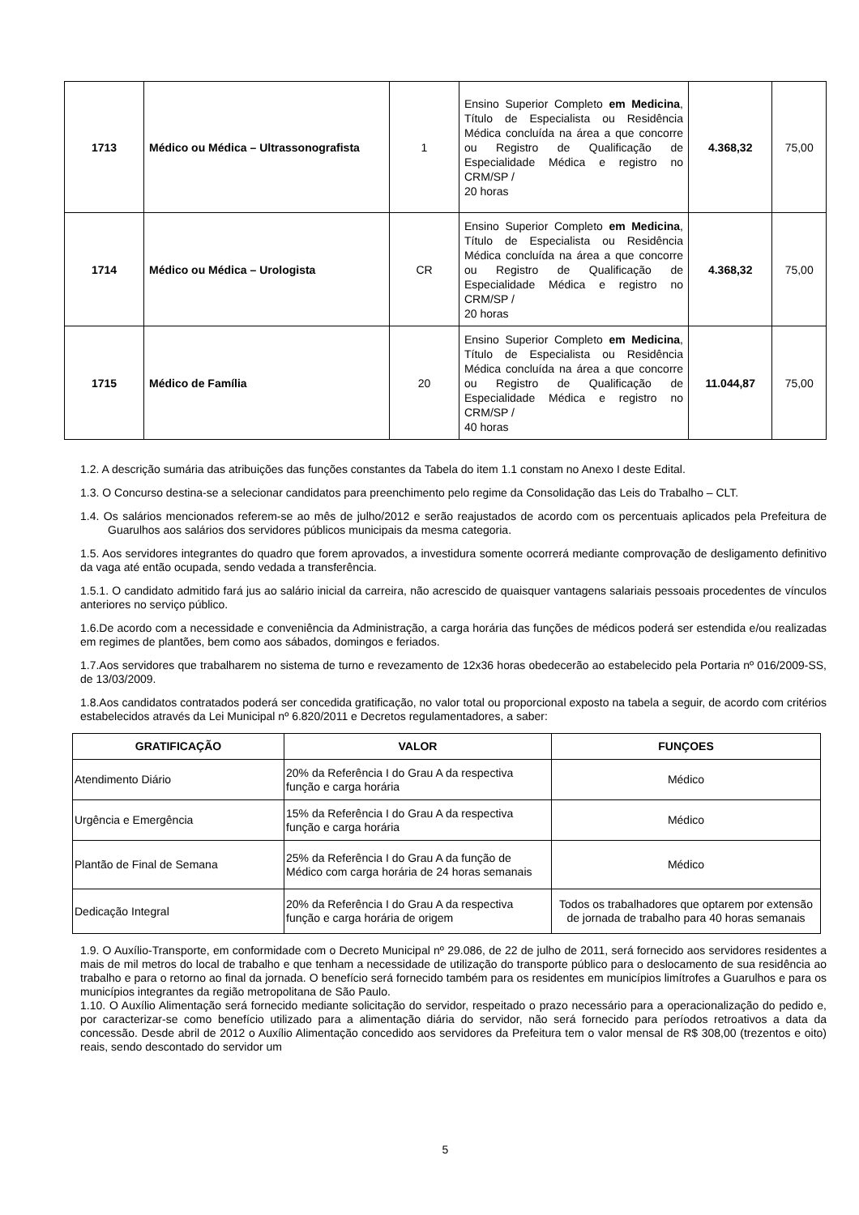| 1713 | Médico ou Médica – Ultrassonografista | 1 | Ensino Superior Completo em Medicina , Título de Especialista ou Residência Médica concluída na área a que concorre ou Registro de Qualificação de Especialidade Médica e registro no CRM/SP / 20 horas | 4.368,32 | 75,00 |
| 1714 | Médico ou Médica – Urologista | CR | Ensino Superior Completo em Medicina , Título de Especialista ou Residência Médica concluída na área a que concorre ou Registro de Qualificação de Especialidade Médica e registro no CRM/SP / 20 horas | 4.368,32 | 75,00 |
| 1715 | Médico de Família | 20 | Ensino Superior Completo em Medicina , Título de Especialista ou Residência Médica concluída na área a que concorre ou Registro de Qualificação de Especialidade Médica e registro no CRM/SP / 40 horas | 11.044,87 | 75,00 |
1.2. A descrição sumária das atribuições das funções constantes da Tabela do item 1.1 constam no Anexo I deste Edital.
1.3. O Concurso destina-se a selecionar candidatos para preenchimento pelo regime da Consolidação das Leis do Trabalho – CLT.
1.4. Os salários mencionados referem-se ao mês de julho/2012 e serão reajustados de acordo com os percentuais aplicados pela Prefeitura de Guarulhos aos salários dos servidores públicos municipais da mesma categoria.
1.5. Aos servidores integrantes do quadro que forem aprovados, a investidura somente ocorrerá mediante comprovação de desligamento definitivo da vaga até então ocupada, sendo vedada a transferência.
1.5.1. O candidato admitido fará jus ao salário inicial da carreira, não acrescido de quaisquer vantagens salariais pessoais procedentes de vínculos anteriores no serviço público.
1.6.De acordo com a necessidade e conveniência da Administração, a carga horária das funções de médicos poderá ser estendida e/ou realizadas em regimes de plantões, bem como aos sábados, domingos e feriados.
1.7.Aos servidores que trabalharem no sistema de turno e revezamento de 12x36 horas obedecerão ao estabelecido pela Portaria nº 016/2009-SS, de 13/03/2009.
1.8.Aos candidatos contratados poderá ser concedida gratificação, no valor total ou proporcional exposto na tabela a seguir, de acordo com critérios estabelecidos através da Lei Municipal nº 6.820/2011 e Decretos regulamentadores, a saber:
| GRATIFICAÇÃO | VALOR | FUNÇOES |
| --- | --- | --- |
| Atendimento Diário | 20% da Referência I do Grau A da respectiva função e carga horária | Médico |
| Urgência e Emergência | 15% da Referência I do Grau A da respectiva função e carga horária | Médico |
| Plantão de Final de Semana | 25% da Referência I do Grau A da função de Médico com carga horária de 24 horas semanais | Médico |
| Dedicação Integral | 20% da Referência I do Grau A da respectiva função e carga horária de origem | Todos os trabalhadores que optarem por extensão de jornada de trabalho para 40 horas semanais |
1.9. O Auxílio-Transporte, em conformidade com o Decreto Municipal nº 29.086, de 22 de julho de 2011, será fornecido aos servidores residentes a mais de mil metros do local de trabalho e que tenham a necessidade de utilização do transporte público para o deslocamento de sua residência ao trabalho e para o retorno ao final da jornada. O benefício será fornecido também para os residentes em municípios limítrofes a Guarulhos e para os municípios integrantes da região metropolitana de São Paulo.
1.10. O Auxílio Alimentação será fornecido mediante solicitação do servidor, respeitado o prazo necessário para a operacionalização do pedido e, por caracterizar-se como benefício utilizado para a alimentação diária do servidor, não será fornecido para períodos retroativos a data da concessão. Desde abril de 2012 o Auxílio Alimentação concedido aos servidores da Prefeitura tem o valor mensal de R$ 308,00 (trezentos e oito) reais, sendo descontado do servidor um
5